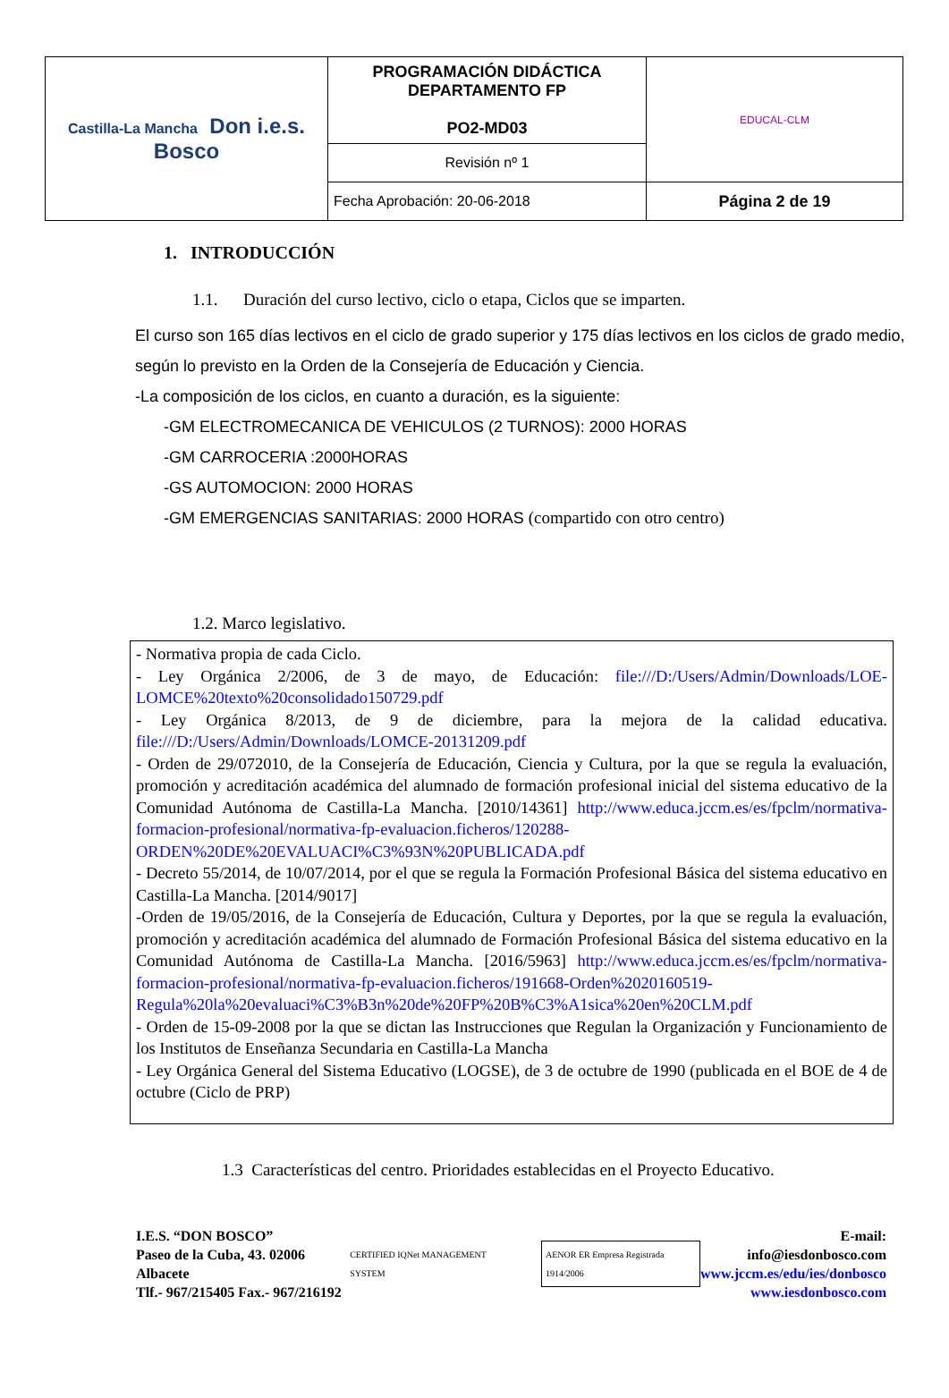| Castilla-La Mancha Don i.e.s. Bosco | PROGRAMACIÓN DIDÁCTICA DEPARTAMENTO FP PO2-MD03 | EDUCAL-CLM |
| | Revisión nº 1 | |
| | Fecha Aprobación: 20-06-2018 | Página 2 de 19 |
1. INTRODUCCIÓN
1.1. Duración del curso lectivo, ciclo o etapa, Ciclos que se imparten.
El curso son 165 días lectivos en el ciclo de grado superior y 175 días lectivos en los ciclos de grado medio, según lo previsto en la Orden de la Consejería de Educación y Ciencia.
-La composición de los ciclos, en cuanto a duración, es la siguiente:
-GM ELECTROMECANICA DE VEHICULOS (2 TURNOS): 2000 HORAS
-GM CARROCERIA :2000HORAS
-GS AUTOMOCION: 2000 HORAS
-GM EMERGENCIAS SANITARIAS: 2000 HORAS (compartido con otro centro)
1.2. Marco legislativo.
- Normativa propia de cada Ciclo.
- Ley Orgánica 2/2006, de 3 de mayo, de Educación: file:///D:/Users/Admin/Downloads/LOE-LOMCE%20texto%20consolidado150729.pdf
- Ley Orgánica 8/2013, de 9 de diciembre, para la mejora de la calidad educativa. file:///D:/Users/Admin/Downloads/LOMCE-20131209.pdf
- Orden de 29/072010, de la Consejería de Educación, Ciencia y Cultura, por la que se regula la evaluación, promoción y acreditación académica del alumnado de formación profesional inicial del sistema educativo de la Comunidad Autónoma de Castilla-La Mancha. [2010/14361] http://www.educa.jccm.es/es/fpclm/normativa-formacion-profesional/normativa-fp-evaluacion.ficheros/120288-ORDEN%20DE%20EVALUACI%C3%93N%20PUBLICADA.pdf
- Decreto 55/2014, de 10/07/2014, por el que se regula la Formación Profesional Básica del sistema educativo en Castilla-La Mancha. [2014/9017]
-Orden de 19/05/2016, de la Consejería de Educación, Cultura y Deportes, por la que se regula la evaluación, promoción y acreditación académica del alumnado de Formación Profesional Básica del sistema educativo en la Comunidad Autónoma de Castilla-La Mancha. [2016/5963] http://www.educa.jccm.es/es/fpclm/normativa-formacion-profesional/normativa-fp-evaluacion.ficheros/191668-Orden%2020160519-Regula%20la%20evaluaci%C3%B3n%20de%20FP%20B%C3%A1sica%20en%20CLM.pdf
- Orden de 15-09-2008 por la que se dictan las Instrucciones que Regulan la Organización y Funcionamiento de los Institutos de Enseñanza Secundaria en Castilla-La Mancha
- Ley Orgánica General del Sistema Educativo (LOGSE), de 3 de octubre de 1990 (publicada en el BOE de 4 de octubre (Ciclo de PRP)
1.3 Características del centro. Prioridades establecidas en el Proyecto Educativo.
I.E.S. “DON BOSCO”
Paseo de la Cuba, 43. 02006 Albacete
Tlf.- 967/215405 Fax.- 967/216192
CERTIFIED IQNet MANAGEMENT SYSTEM AENOR ER Empresa Registrada 1914/2006
E-mail: info@iesdonbosco.com
www.jccm.es/edu/ies/donbosco
www.iesdonbosco.com